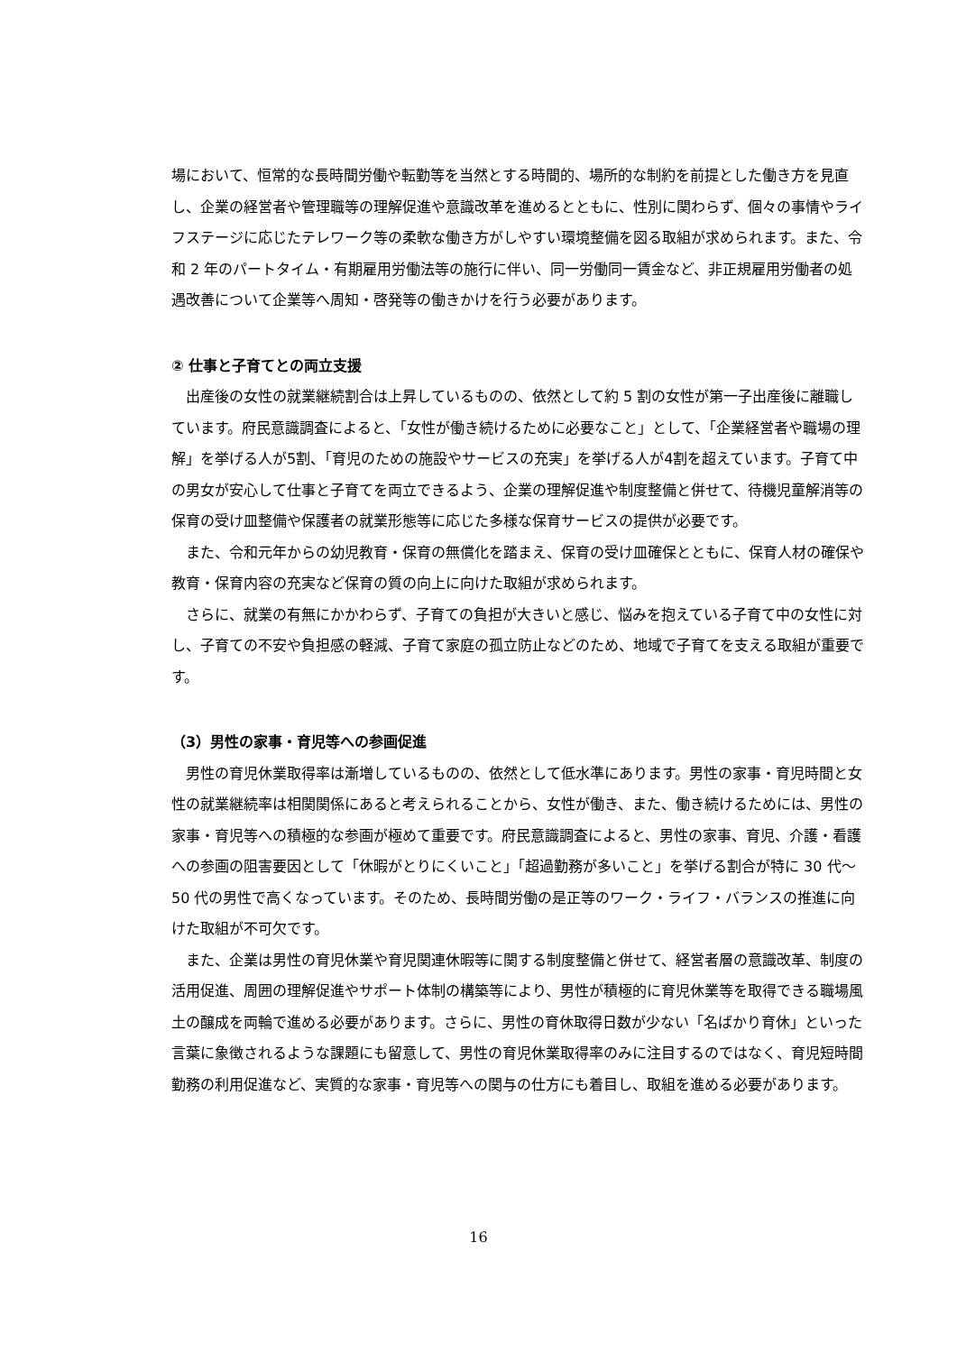場において、恒常的な長時間労働や転勤等を当然とする時間的、場所的な制約を前提とした働き方を見直し、企業の経営者や管理職等の理解促進や意識改革を進めるとともに、性別に関わらず、個々の事情やライフステージに応じたテレワーク等の柔軟な働き方がしやすい環境整備を図る取組が求められます。また、令和 2 年のパートタイム・有期雇用労働法等の施行に伴い、同一労働同一賃金など、非正規雇用労働者の処遇改善について企業等へ周知・啓発等の働きかけを行う必要があります。
② 仕事と子育てとの両立支援
出産後の女性の就業継続割合は上昇しているものの、依然として約 5 割の女性が第一子出産後に離職しています。府民意識調査によると、「女性が働き続けるために必要なこと」として、「企業経営者や職場の理解」を挙げる人が5割、「育児のための施設やサービスの充実」を挙げる人が4割を超えています。子育て中の男女が安心して仕事と子育てを両立できるよう、企業の理解促進や制度整備と併せて、待機児童解消等の保育の受け皿整備や保護者の就業形態等に応じた多様な保育サービスの提供が必要です。
また、令和元年からの幼児教育・保育の無償化を踏まえ、保育の受け皿確保とともに、保育人材の確保や教育・保育内容の充実など保育の質の向上に向けた取組が求められます。
さらに、就業の有無にかかわらず、子育ての負担が大きいと感じ、悩みを抱えている子育て中の女性に対し、子育ての不安や負担感の軽減、子育て家庭の孤立防止などのため、地域で子育てを支える取組が重要です。
（3）男性の家事・育児等への参画促進
男性の育児休業取得率は漸増しているものの、依然として低水準にあります。男性の家事・育児時間と女性の就業継続率は相関関係にあると考えられることから、女性が働き、また、働き続けるためには、男性の家事・育児等への積極的な参画が極めて重要です。府民意識調査によると、男性の家事、育児、介護・看護への参画の阻害要因として「休暇がとりにくいこと」「超過勤務が多いこと」を挙げる割合が特に 30 代～50 代の男性で高くなっています。そのため、長時間労働の是正等のワーク・ライフ・バランスの推進に向けた取組が不可欠です。
また、企業は男性の育児休業や育児関連休暇等に関する制度整備と併せて、経営者層の意識改革、制度の活用促進、周囲の理解促進やサポート体制の構築等により、男性が積極的に育児休業等を取得できる職場風土の醸成を両輪で進める必要があります。さらに、男性の育休取得日数が少ない「名ばかり育休」といった言葉に象徴されるような課題にも留意して、男性の育児休業取得率のみに注目するのではなく、育児短時間勤務の利用促進など、実質的な家事・育児等への関与の仕方にも着目し、取組を進める必要があります。
16